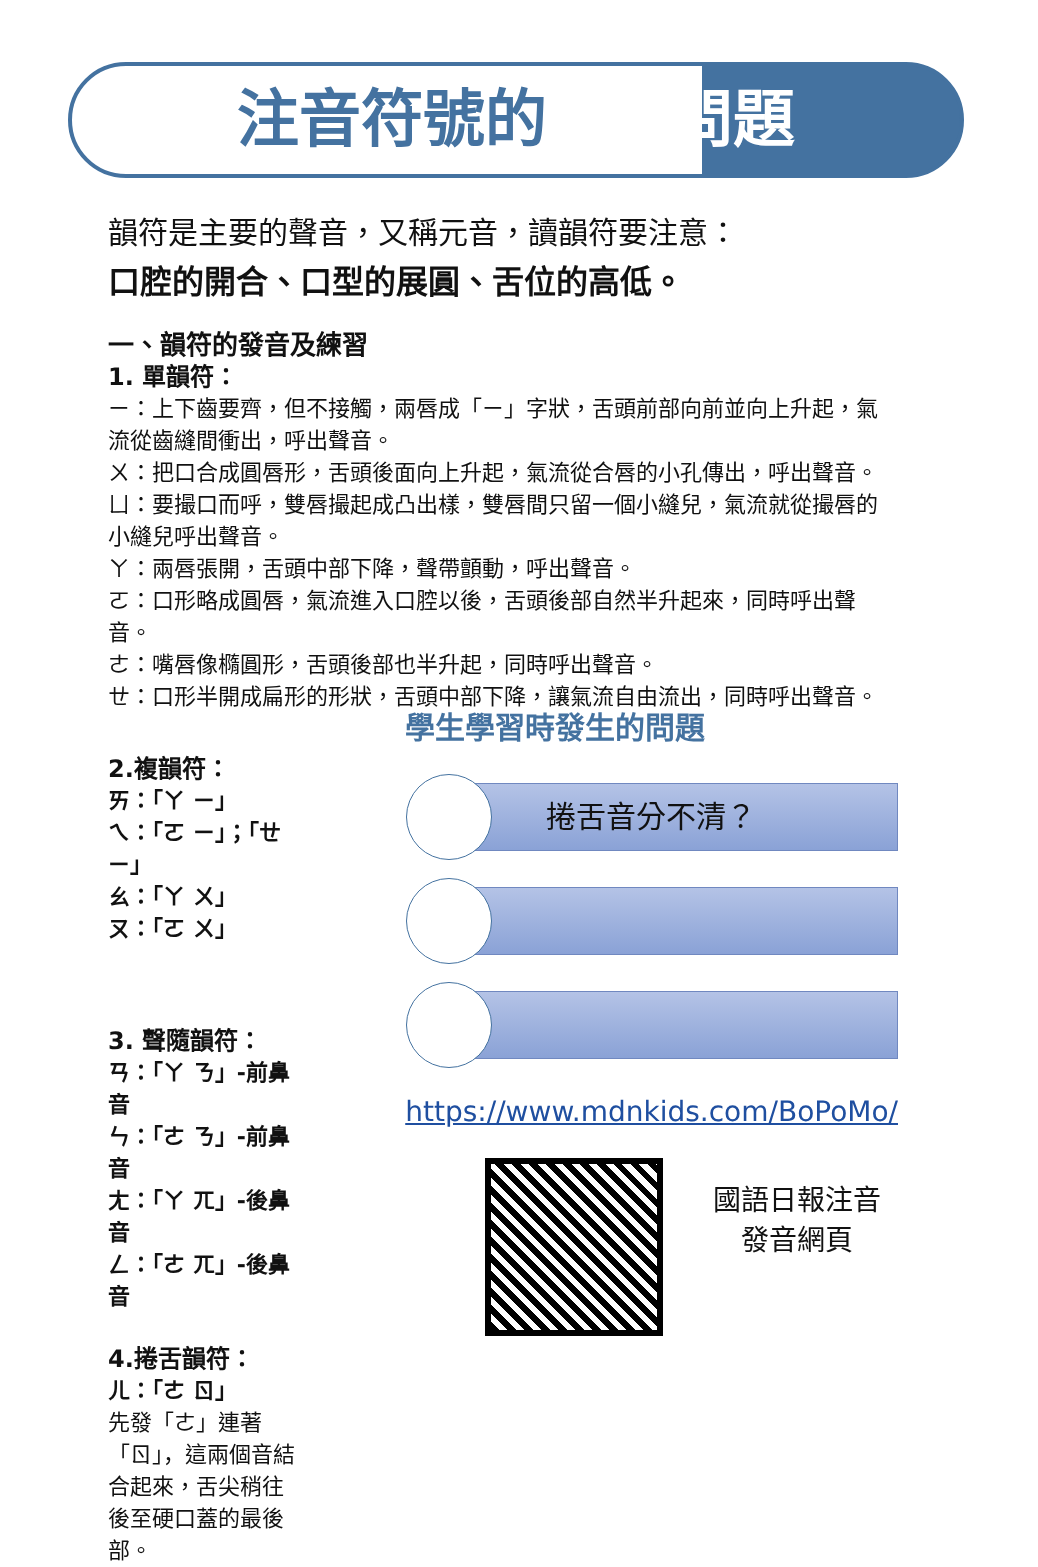注音符號的發音問題
韻符是主要的聲音，又稱元音，讀韻符要注意：
口腔的開合、口型的展圓、舌位的高低。
一、韻符的發音及練習
1. 單韻符：
ㄧ：上下齒要齊，但不接觸，兩唇成「ㄧ」字狀，舌頭前部向前並向上升起，氣流從齒縫間衝出，呼出聲音。
ㄨ：把口合成圓唇形，舌頭後面向上升起，氣流從合唇的小孔傳出，呼出聲音。
ㄩ：要撮口而呼，雙唇撮起成凸出樣，雙唇間只留一個小縫兒，氣流就從撮唇的小縫兒呼出聲音。
ㄚ：兩唇張開，舌頭中部下降，聲帶顫動，呼出聲音。
ㄛ：口形略成圓唇，氣流進入口腔以後，舌頭後部自然半升起來，同時呼出聲音。
ㄜ：嘴唇像橢圓形，舌頭後部也半升起，同時呼出聲音。
ㄝ：口形半開成扁形的形狀，舌頭中部下降，讓氣流自由流出，同時呼出聲音。
2.複韻符：
ㄞ：「ㄚ ㄧ」
ㄟ：「ㄛ ㄧ」；「ㄝ ㄧ」
ㄠ：「ㄚ ㄨ」
ㄡ：「ㄛ ㄨ」
3. 聲隨韻符：
ㄢ：「ㄚ ㄋ」-前鼻音
ㄣ：「ㄜ ㄋ」-前鼻音
ㄤ：「ㄚ ㄫ」-後鼻音
ㄥ：「ㄜ ㄫ」-後鼻音
4.捲舌韻符：
ㄦ：「ㄜ ㄖ」
先發「ㄜ」連著「ㄖ」，這兩個音結合起來，舌尖稍往後至硬口蓋的最後部。
學生學習時發生的問題
捲舌音分不清？
https://www.mdnkids.com/BoPoMo/
國語日報注音
發音網頁